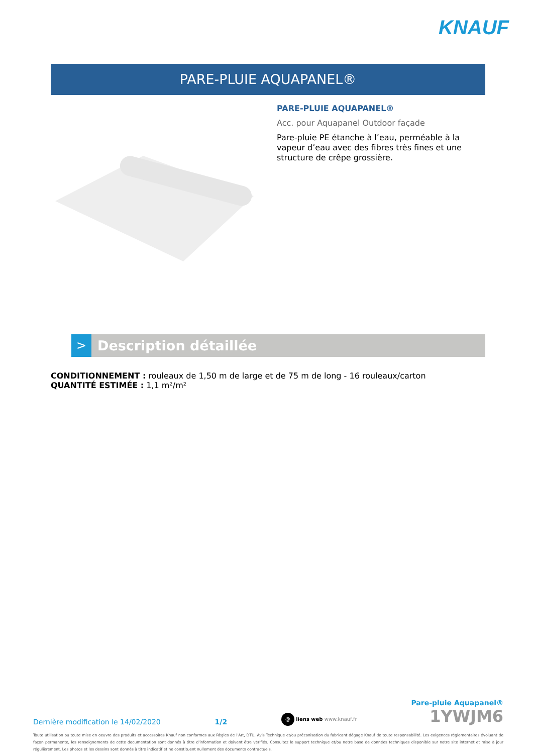KNAUF
PARE-PLUIE AQUAPANEL®
PARE-PLUIE AQUAPANEL®
Acc. pour Aquapanel Outdoor façade
Pare-pluie PE étanche à l’eau, perméable à la vapeur d’eau avec des fibres très fines et une structure de crêpe grossière.
>
Description détaillée
CONDITIONNEMENT : rouleaux de 1,50 m de large et de 75 m de long - 16 rouleaux/carton
QUANTITÉ ESTIMÉE : 1,1 m²/m²
Dernière modification le 14/02/2020 1/2 @ liens web www.knauf.fr
Pare-pluie Aquapanel®
1YWJM6
Toute utilisation ou toute mise en oeuvre des produits et accessoires Knauf non conformes aux Règles de l'Art, DTU, Avis Technique et/ou préconisation du fabricant dégage Knauf de toute responsabilité. Les exigences réglementaires évoluant de façon permanente, les renseignements de cette documentation sont donnés à titre d'information et doivent être vérifiés. Consultez le support technique et/ou notre base de données techniques disponible sur notre site internet et mise à jour régulièrement. Les photos et les dessins sont donnés à titre indicatif et ne constituent nullement des documents contractuels.